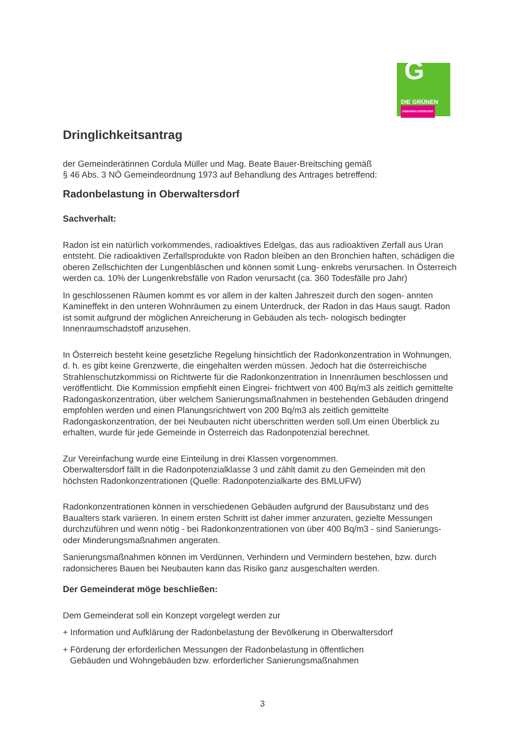G
DIE GRÜNEN
OBERWALTERSDORF
Dringlichkeitsantrag
der Gemeinderätinnen Cordula Müller und Mag. Beate Bauer-Breitsching gemäß
§ 46 Abs. 3 NÖ Gemeindeordnung 1973 auf Behandlung des Antrages betreffend:
Radonbelastung in Oberwaltersdorf
Sachverhalt:
Radon ist ein natürlich vorkommendes, radioaktives Edelgas, das aus radioaktiven Zerfall aus Uran entsteht. Die radioaktiven Zerfallsprodukte von Radon bleiben an den Bronchien haften, schädigen die oberen Zellschichten der Lungenbläschen und können somit Lung- enkrebs verursachen. In Österreich werden ca. 10% der Lungenkrebsfälle von Radon verursacht (ca. 360 Todesfälle pro Jahr)
In geschlossenen Räumen kommt es vor allem in der kalten Jahreszeit durch den sogen- annten Kamineffekt in den unteren Wohnräumen zu einem Unterdruck, der Radon in das Haus saugt. Radon ist somit aufgrund der möglichen Anreicherung in Gebäuden als tech- nologisch bedingter Innenraumschadstoff anzusehen.
In Österreich besteht keine gesetzliche Regelung hinsichtlich der Radonkonzentration in Wohnungen, d. h. es gibt keine Grenzwerte, die eingehalten werden müssen. Jedoch hat die österreichische Strahlenschutzkommissi on Richtwerte für die Radonkonzentration in Innenräumen beschlossen und veröffentlicht. Die Kommission empfiehlt einen Eingrei- frichtwert von 400 Bq/m3 als zeitlich gemittelte Radongaskonzentration, über welchem Sanierungsmaßnahmen in bestehenden Gebäuden dringend empfohlen werden und einen Planungsrichtwert von 200 Bq/m3 als zeitlich gemittelte Radongaskonzentration, der bei Neubauten nicht überschritten werden soll.Um einen Überblick zu erhalten, wurde für jede Gemeinde in Österreich das Radonpotenzial berechnet.
Zur Vereinfachung wurde eine Einteilung in drei Klassen vorgenommen.
Oberwaltersdorf fällt in die Radonpotenzialklasse 3 und zählt damit zu den Gemeinden mit den höchsten Radonkonzentrationen (Quelle: Radonpotenzialkarte des BMLUFW)
Radonkonzentrationen können in verschiedenen Gebäuden aufgrund der Bausubstanz und des Baualters stark variieren. In einem ersten Schritt ist daher immer anzuraten, gezielte Messungen durchzuführen und wenn nötig - bei Radonkonzentrationen von über 400 Bq/m3 - sind Sanierungs- oder Minderungsmaßnahmen angeraten.
Sanierungsmaßnahmen können im Verdünnen, Verhindern und Vermindern bestehen, bzw. durch radonsicheres Bauen bei Neubauten kann das Risiko ganz ausgeschalten werden.
Der Gemeinderat möge beschließen:
Dem Gemeinderat soll ein Konzept vorgelegt werden zur
+ Information und Aufklärung der Radonbelastung der Bevölkerung in Oberwaltersdorf
+ Förderung der erforderlichen Messungen der Radonbelastung in öffentlichen
Gebäuden und Wohngebäuden bzw. erforderlicher Sanierungsmaßnahmen
3